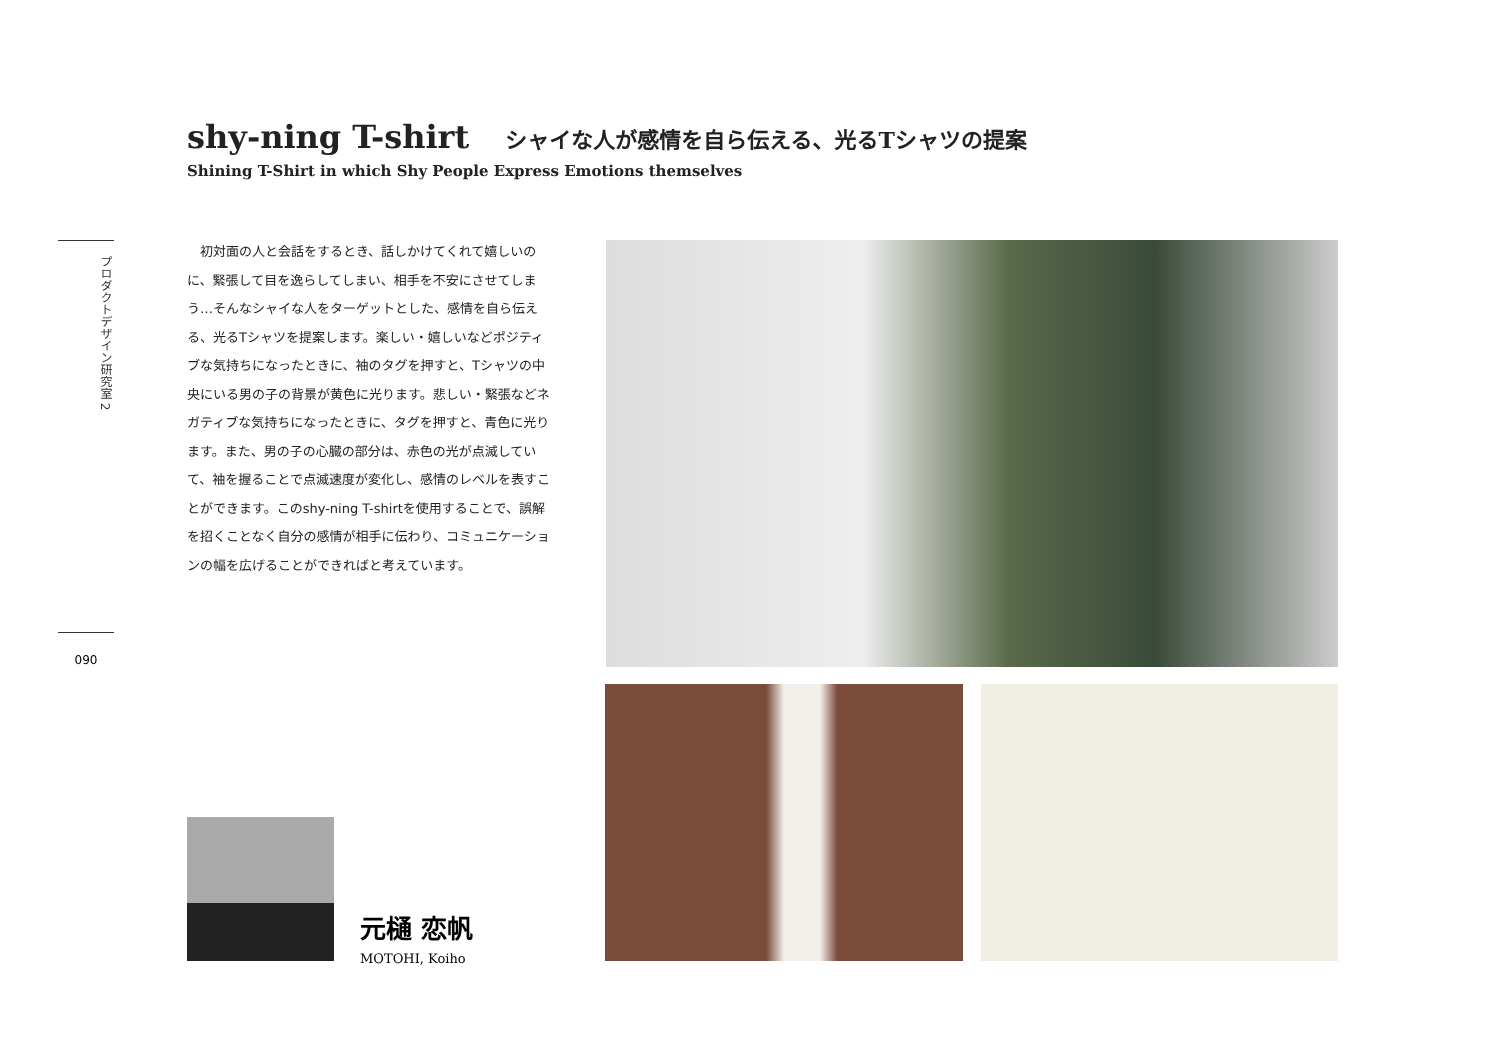shy-ning T-shirt シャイな人が感情を自ら伝える、光るTシャツの提案
Shining T-Shirt in which Shy People Express Emotions themselves
プロダクトデザイン研究室 2
初対面の人と会話をするとき、話しかけてくれて嬉しいのに、緊張して目を逸らしてしまい、相手を不安にさせてしまう…そんなシャイな人をターゲットとした、感情を自ら伝える、光るTシャツを提案します。楽しい・嬉しいなどポジティブな気持ちになったときに、袖のタグを押すと、Tシャツの中央にいる男の子の背景が黄色に光ります。悲しい・緊張などネガティブな気持ちになったときに、タグを押すと、青色に光ります。また、男の子の心臓の部分は、赤色の光が点滅していて、袖を握ることで点滅速度が変化し、感情のレベルを表すことができます。このshy-ning T-shirtを使用することで、誤解を招くことなく自分の感情が相手に伝わり、コミュニケーションの幅を広げることができればと考えています。
090
元樋 恋帆
MOTOHI, Koiho